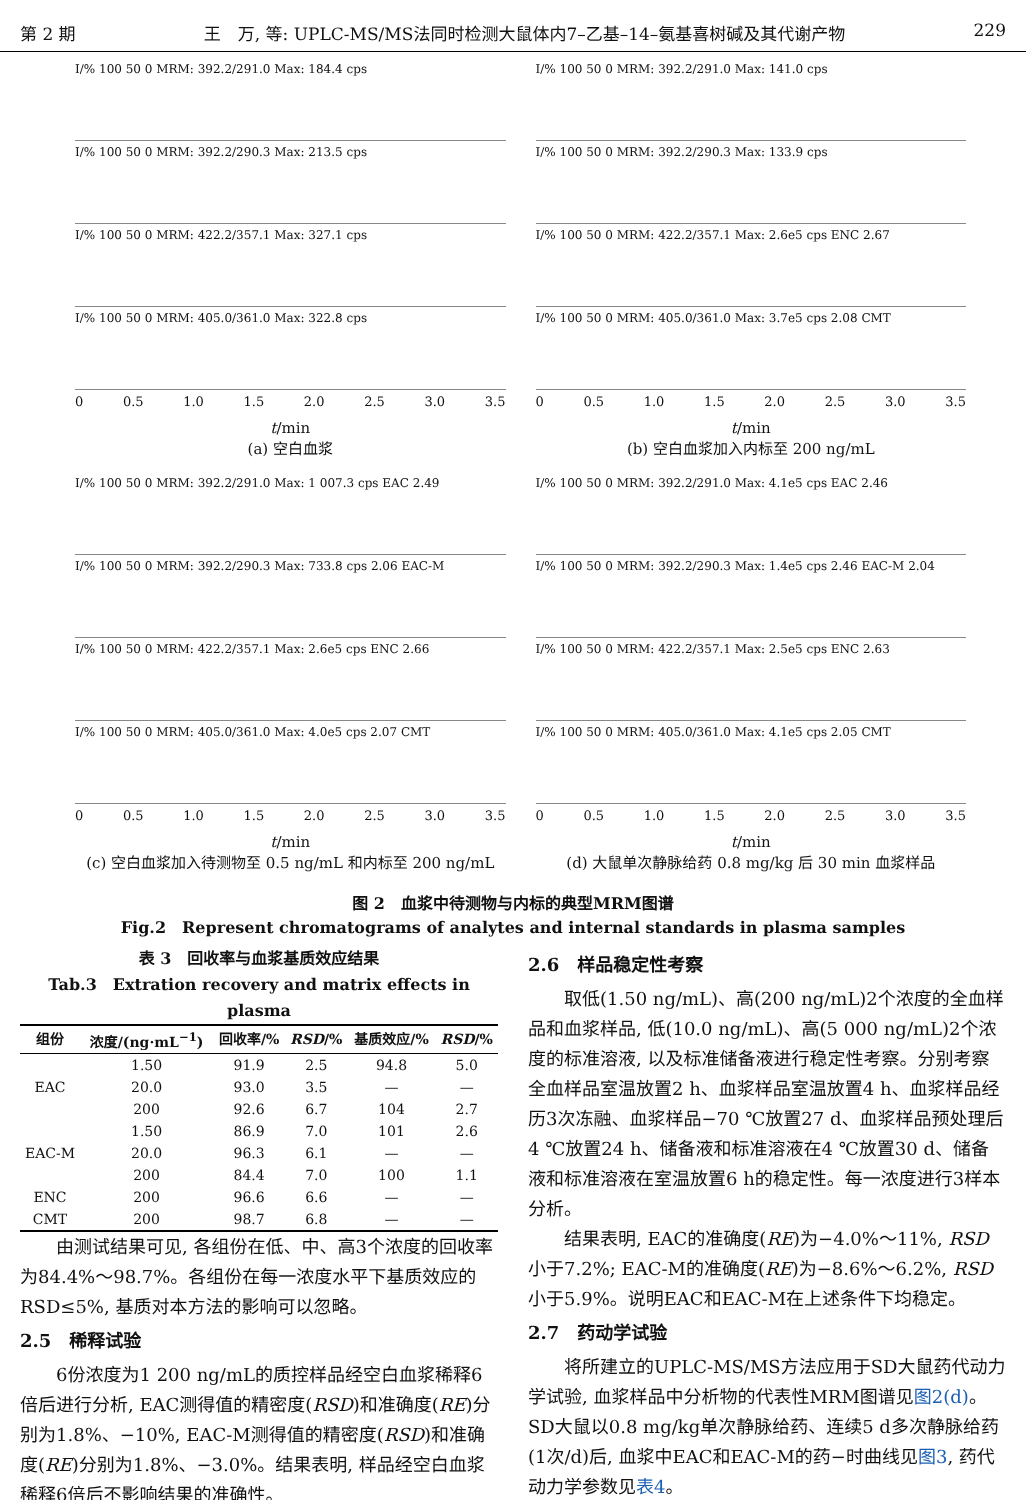第 2 期 王　万, 等: UPLC-MS/MS法同时检测大鼠体内7–乙基–14–氨基喜树碱及其代谢产物 229
I/% 100 50 0 MRM: 392.2/291.0 Max: 184.4 cps
I/% 100 50 0 MRM: 392.2/290.3 Max: 213.5 cps
I/% 100 50 0 MRM: 422.2/357.1 Max: 327.1 cps
I/% 100 50 0 MRM: 405.0/361.0 Max: 322.8 cps
0 0.5 1.0 1.5 2.0 2.5 3.0 3.5
t/min
(a) 空白血浆
I/% 100 50 0 MRM: 392.2/291.0 Max: 141.0 cps
I/% 100 50 0 MRM: 392.2/290.3 Max: 133.9 cps
I/% 100 50 0 MRM: 422.2/357.1 Max: 2.6e5 cps ENC 2.67
I/% 100 50 0 MRM: 405.0/361.0 Max: 3.7e5 cps 2.08 CMT
0 0.5 1.0 1.5 2.0 2.5 3.0 3.5
t/min
(b) 空白血浆加入内标至 200 ng/mL
I/% 100 50 0 MRM: 392.2/291.0 Max: 1 007.3 cps EAC 2.49
I/% 100 50 0 MRM: 392.2/290.3 Max: 733.8 cps 2.06 EAC-M
I/% 100 50 0 MRM: 422.2/357.1 Max: 2.6e5 cps ENC 2.66
I/% 100 50 0 MRM: 405.0/361.0 Max: 4.0e5 cps 2.07 CMT
0 0.5 1.0 1.5 2.0 2.5 3.0 3.5
t/min
(c) 空白血浆加入待测物至 0.5 ng/mL 和内标至 200 ng/mL
I/% 100 50 0 MRM: 392.2/291.0 Max: 4.1e5 cps EAC 2.46
I/% 100 50 0 MRM: 392.2/290.3 Max: 1.4e5 cps 2.46 EAC-M 2.04
I/% 100 50 0 MRM: 422.2/357.1 Max: 2.5e5 cps ENC 2.63
I/% 100 50 0 MRM: 405.0/361.0 Max: 4.1e5 cps 2.05 CMT
0 0.5 1.0 1.5 2.0 2.5 3.0 3.5
t/min
(d) 大鼠单次静脉给药 0.8 mg/kg 后 30 min 血浆样品
图 2　血浆中待测物与内标的典型MRM图谱
Fig.2　Represent chromatograms of analytes and internal standards in plasma samples
表 3　回收率与血浆基质效应结果
Tab.3　Extration recovery and matrix effects in plasma
| 组份 | 浓度/(ng·mL<sup>−1</sup>) | 回收率/% | RSD /% | 基质效应/% | RSD /% |
| --- | --- | --- | --- | --- | --- |
| EAC | 1.50 | 91.9 | 2.5 | 94.8 | 5.0 |
| | 20.0 | 93.0 | 3.5 | — | — |
| | 200 | 92.6 | 6.7 | 104 | 2.7 |
| EAC-M | 1.50 | 86.9 | 7.0 | 101 | 2.6 |
| | 20.0 | 96.3 | 6.1 | — | — |
| | 200 | 84.4 | 7.0 | 100 | 1.1 |
| ENC | 200 | 96.6 | 6.6 | — | — |
| CMT | 200 | 98.7 | 6.8 | — | — |
由测试结果可见, 各组份在低、中、高3个浓度的回收率为84.4%～98.7%。各组份在每一浓度水平下基质效应的RSD≤5%, 基质对本方法的影响可以忽略。
2.5　稀释试验
6份浓度为1 200 ng/mL的质控样品经空白血浆稀释6倍后进行分析, EAC测得值的精密度(RSD)和准确度(RE)分别为1.8%、−10%, EAC-M测得值的精密度(RSD)和准确度(RE)分别为1.8%、−3.0%。结果表明, 样品经空白血浆稀释6倍后不影响结果的准确性。
2.6　样品稳定性考察
取低(1.50 ng/mL)、高(200 ng/mL)2个浓度的全血样品和血浆样品, 低(10.0 ng/mL)、高(5 000 ng/mL)2个浓度的标准溶液, 以及标准储备液进行稳定性考察。分别考察全血样品室温放置2 h、血浆样品室温放置4 h、血浆样品经历3次冻融、血浆样品−70 ℃放置27 d、血浆样品预处理后4 ℃放置24 h、储备液和标准溶液在4 ℃放置30 d、储备液和标准溶液在室温放置6 h的稳定性。每一浓度进行3样本分析。
结果表明, EAC的准确度(RE)为−4.0%～11%, RSD小于7.2%; EAC-M的准确度(RE)为−8.6%～6.2%, RSD小于5.9%。说明EAC和EAC-M在上述条件下均稳定。
2.7　药动学试验
将所建立的UPLC-MS/MS方法应用于SD大鼠药代动力学试验, 血浆样品中分析物的代表性MRM图谱见图2(d)。SD大鼠以0.8 mg/kg单次静脉给药、连续5 d多次静脉给药(1次/d)后, 血浆中EAC和EAC-M的药−时曲线见图3, 药代动力学参数见表4。